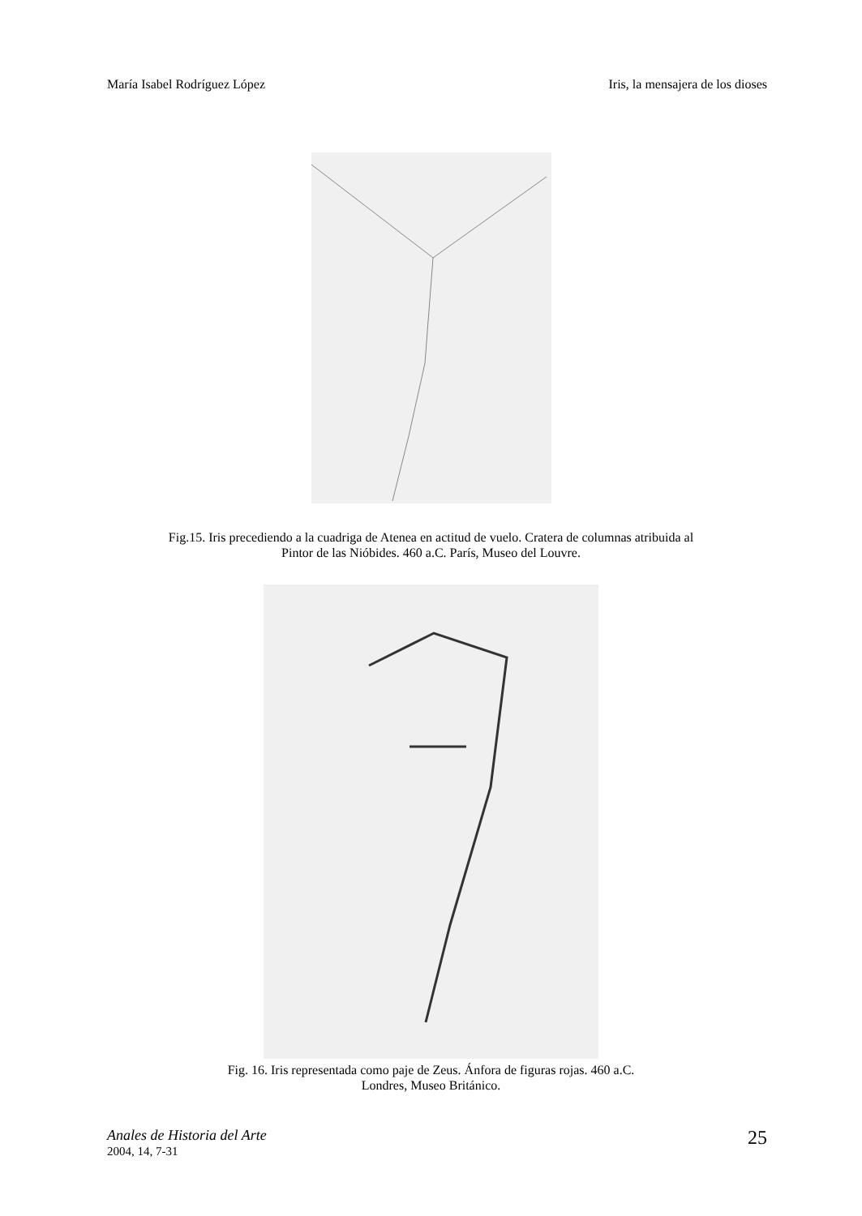María Isabel Rodríguez López Iris, la mensajera de los dioses
Fig.15. Iris precediendo a la cuadriga de Atenea en actitud de vuelo. Cratera de columnas atribuida al
Pintor de las Nióbides. 460 a.C. París, Museo del Louvre.
Fig. 16. Iris representada como paje de Zeus. Ánfora de figuras rojas. 460 a.C.
Londres, Museo Británico.
Anales de Historia del Arte
2004, 14, 7-31
25